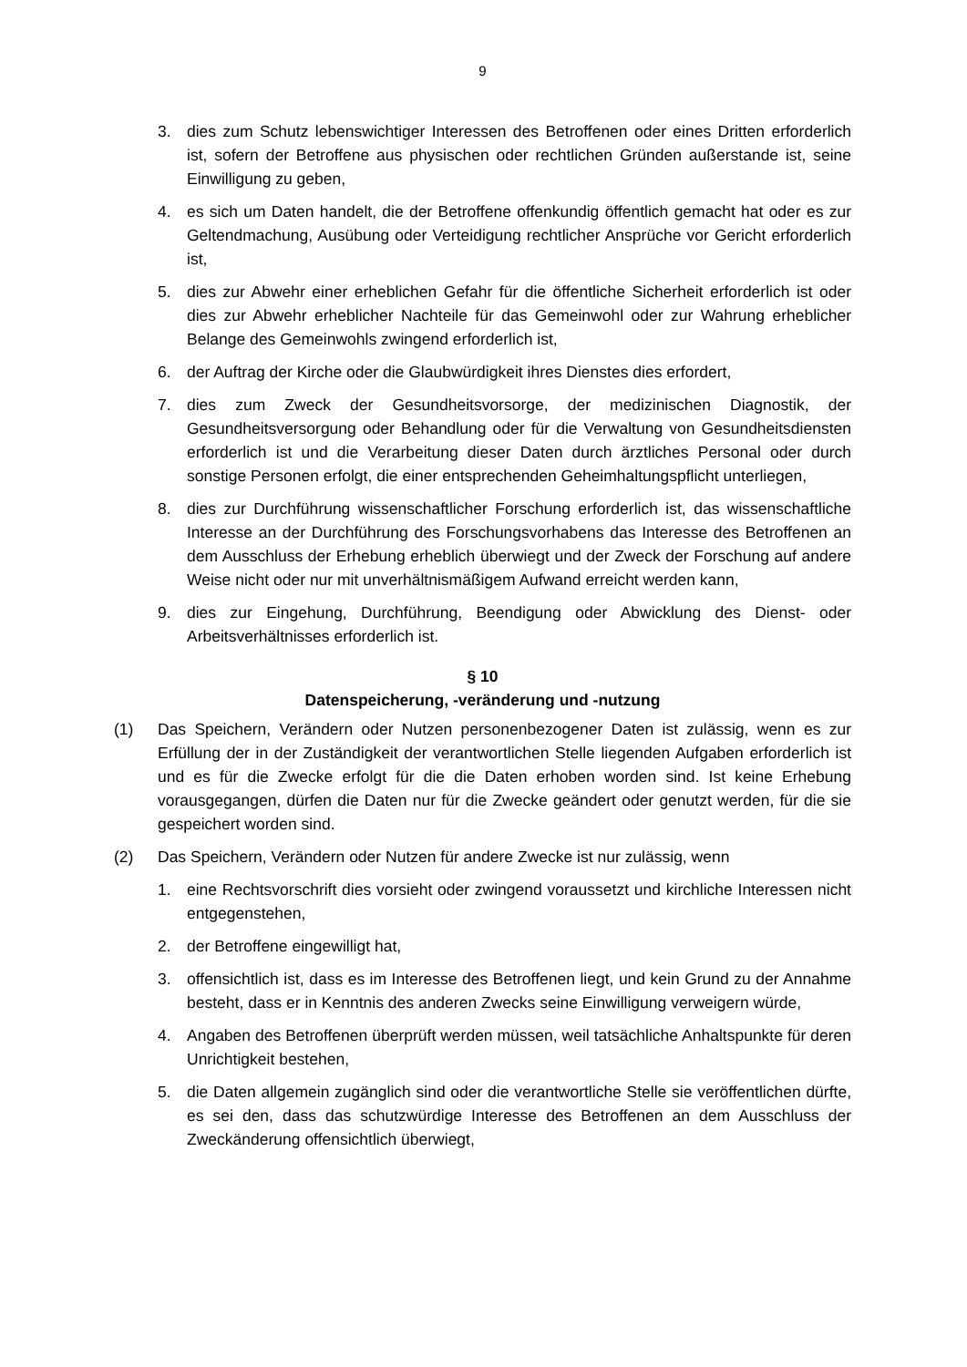9
3. dies zum Schutz lebenswichtiger Interessen des Betroffenen oder eines Dritten erforderlich ist, sofern der Betroffene aus physischen oder rechtlichen Gründen außerstande ist, seine Einwilligung zu geben,
4. es sich um Daten handelt, die der Betroffene offenkundig öffentlich gemacht hat oder es zur Geltendmachung, Ausübung oder Verteidigung rechtlicher Ansprüche vor Gericht erforderlich ist,
5. dies zur Abwehr einer erheblichen Gefahr für die öffentliche Sicherheit erforderlich ist oder dies zur Abwehr erheblicher Nachteile für das Gemeinwohl oder zur Wahrung erheblicher Belange des Gemeinwohls zwingend erforderlich ist,
6. der Auftrag der Kirche oder die Glaubwürdigkeit ihres Dienstes dies erfordert,
7. dies zum Zweck der Gesundheitsvorsorge, der medizinischen Diagnostik, der Gesundheitsversorgung oder Behandlung oder für die Verwaltung von Gesundheitsdiensten erforderlich ist und die Verarbeitung dieser Daten durch ärztliches Personal oder durch sonstige Personen erfolgt, die einer entsprechenden Geheimhaltungspflicht unterliegen,
8. dies zur Durchführung wissenschaftlicher Forschung erforderlich ist, das wissenschaftliche Interesse an der Durchführung des Forschungsvorhabens das Interesse des Betroffenen an dem Ausschluss der Erhebung erheblich überwiegt und der Zweck der Forschung auf andere Weise nicht oder nur mit unverhältnismäßigem Aufwand erreicht werden kann,
9. dies zur Eingehung, Durchführung, Beendigung oder Abwicklung des Dienst- oder Arbeitsverhältnisses erforderlich ist.
§ 10
Datenspeicherung, -veränderung und -nutzung
(1) Das Speichern, Verändern oder Nutzen personenbezogener Daten ist zulässig, wenn es zur Erfüllung der in der Zuständigkeit der verantwortlichen Stelle liegenden Aufgaben erforderlich ist und es für die Zwecke erfolgt für die die Daten erhoben worden sind. Ist keine Erhebung vorausgegangen, dürfen die Daten nur für die Zwecke geändert oder genutzt werden, für die sie gespeichert worden sind.
(2) Das Speichern, Verändern oder Nutzen für andere Zwecke ist nur zulässig, wenn
1. eine Rechtsvorschrift dies vorsieht oder zwingend voraussetzt und kirchliche Interessen nicht entgegenstehen,
2. der Betroffene eingewilligt hat,
3. offensichtlich ist, dass es im Interesse des Betroffenen liegt, und kein Grund zu der Annahme besteht, dass er in Kenntnis des anderen Zwecks seine Einwilligung verweigern würde,
4. Angaben des Betroffenen überprüft werden müssen, weil tatsächliche Anhaltspunkte für deren Unrichtigkeit bestehen,
5. die Daten allgemein zugänglich sind oder die verantwortliche Stelle sie veröffentlichen dürfte, es sei den, dass das schutzwürdige Interesse des Betroffenen an dem Ausschluss der Zweckänderung offensichtlich überwiegt,